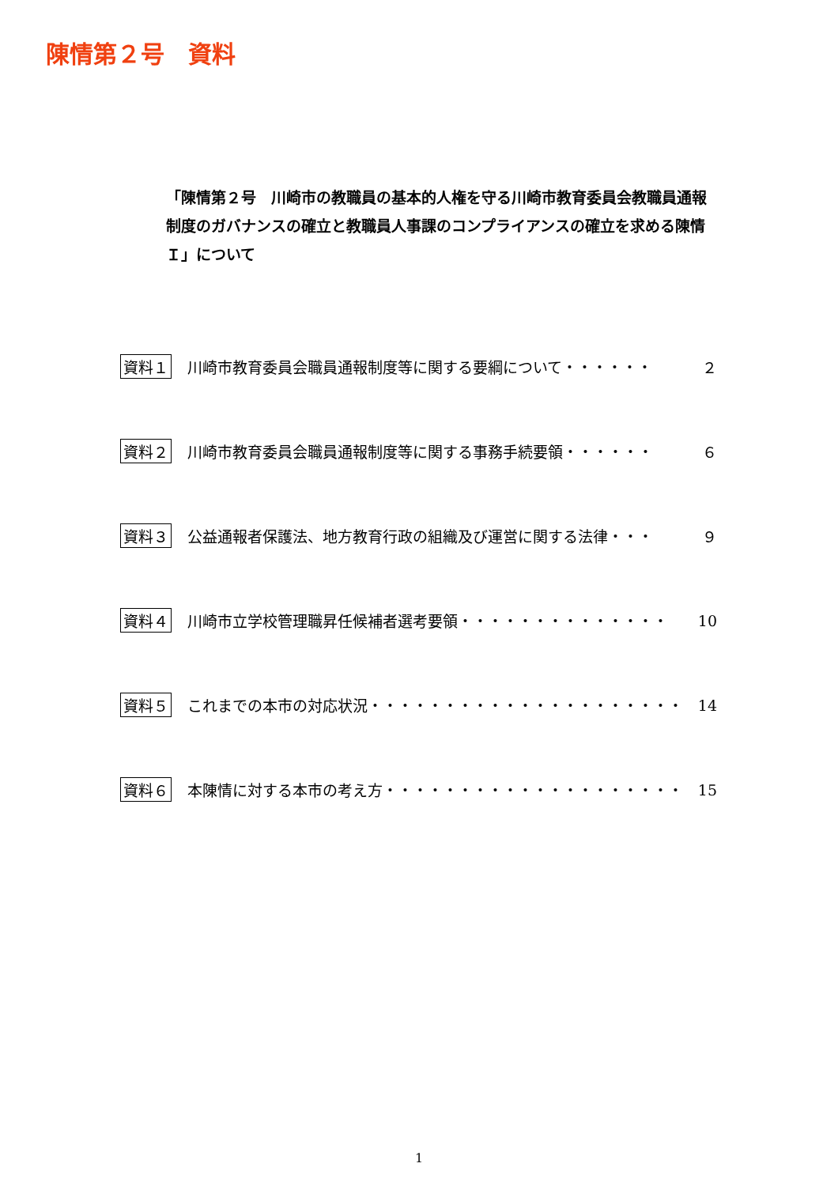陳情第２号　資料
「陳情第２号　川崎市の教職員の基本的人権を守る川崎市教育委員会教職員通報制度のガバナンスの確立と教職員人事課のコンプライアンスの確立を求める陳情　Ｉ」について
資料１ 川崎市教育委員会職員通報制度等に関する要綱について・・・・・・ ２
資料２ 川崎市教育委員会職員通報制度等に関する事務手続要領・・・・・・ ６
資料３ 公益通報者保護法、地方教育行政の組織及び運営に関する法律・・・ ９
資料４ 川崎市立学校管理職昇任候補者選考要領・・・・・・・・・・・・・・ 10
資料５ これまでの本市の対応状況・・・・・・・・・・・・・・・・・・・・・ 14
資料６ 本陳情に対する本市の考え方・・・・・・・・・・・・・・・・・・・・ 15
1